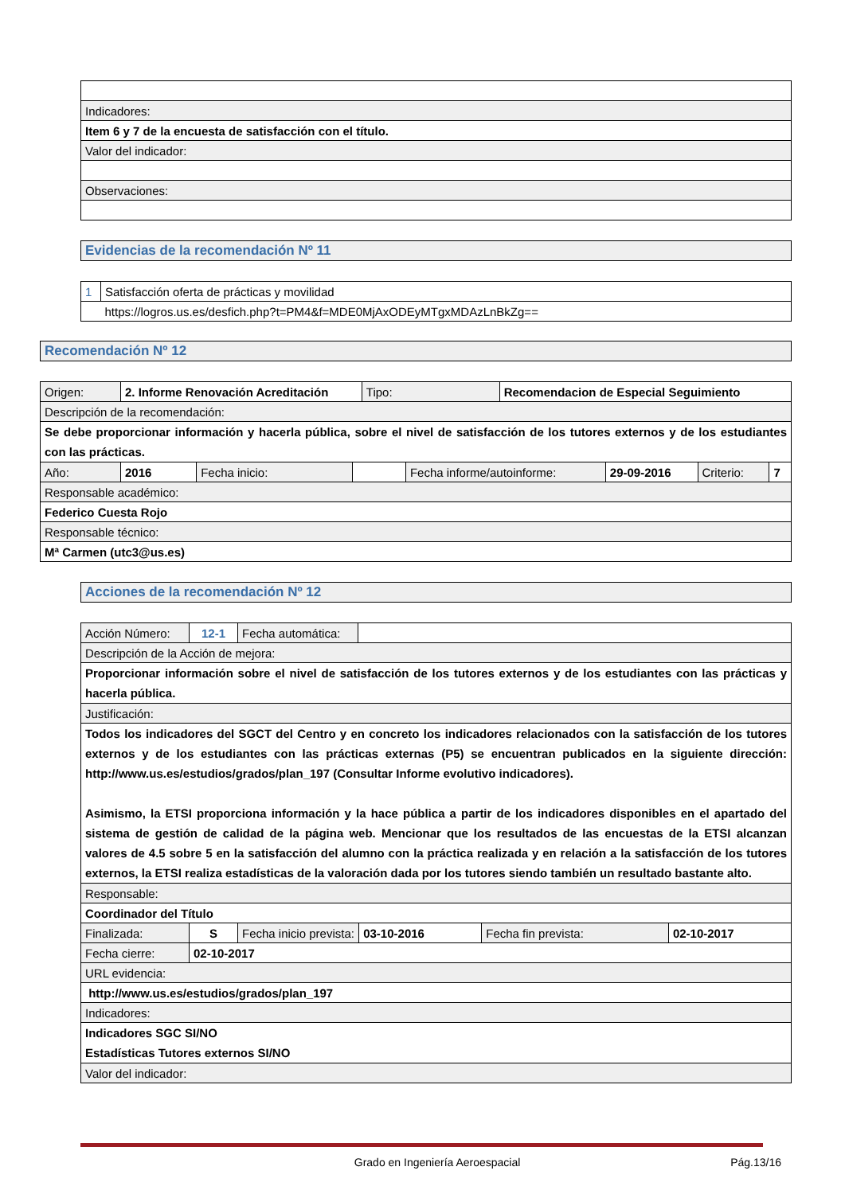| Indicadores: |
| Item 6 y 7 de la encuesta de satisfacción con el título. |
| Valor del indicador: |
| Observaciones: |
Evidencias de la recomendación Nº 11
| 1 | Satisfacción oferta de prácticas y movilidad |
| | https://logros.us.es/desfich.php?t=PM4&f=MDE0MjAxODEyMTgxMDAzLnBkZg== |
Recomendación Nº 12
| Origen: | 2. Informe Renovación Acreditación | | | Tipo: | | Recomendacion de Especial Seguimiento | | | |
| Descripción de la recomendación: | | | | | | | | | |
| Se debe proporcionar información y hacerla pública, sobre el nivel de satisfacción de los tutores externos y de los estudiantes con las prácticas. | | | | | | | | | |
| Año: | 2016 | Fecha inicio: | | | Fecha informe/autoinforme: | | 29-09-2016 | Criterio: | 7 |
| Responsable académico: | | | | | | | | | |
| Federico Cuesta Rojo | | | | | | | | | |
| Responsable técnico: | | | | | | | | | |
| Mª Carmen (utc3@us.es) | | | | | | | | | |
Acciones de la recomendación Nº 12
| Acción Número: | 12-1 | Fecha automática: | | | | |
| Descripción de la Acción de mejora: | | | | | | |
| Proporcionar información sobre el nivel de satisfacción de los tutores externos y de los estudiantes con las prácticas y hacerla pública. | | | | | | |
| Justificación: | | | | | | |
| Todos los indicadores del SGCT del Centro y en concreto los indicadores relacionados con la satisfacción de los tutores externos y de los estudiantes con las prácticas externas (P5) se encuentran publicados en la siguiente dirección: http://www.us.es/estudios/grados/plan_197 (Consultar Informe evolutivo indicadores). Asimismo, la ETSI proporciona información y la hace pública a partir de los indicadores disponibles en el apartado del sistema de gestión de calidad de la página web. Mencionar que los resultados de las encuestas de la ETSI alcanzan valores de 4.5 sobre 5 en la satisfacción del alumno con la práctica realizada y en relación a la satisfacción de los tutores externos, la ETSI realiza estadísticas de la valoración dada por los tutores siendo también un resultado bastante alto. | | | | | | |
| Responsable: | | | | | | |
| Coordinador del Título | | | | | | |
| Finalizada: | S | Fecha inicio prevista: | | 03-10-2016 | Fecha fin prevista: | 02-10-2017 |
| Fecha cierre: | 02-10-2017 | | | | | |
| URL evidencia: | | | | | | |
| http://www.us.es/estudios/grados/plan_197 | | | | | | |
| Indicadores: | | | | | | |
| Indicadores SGC SI/NO Estadísticas Tutores externos SI/NO | | | | | | |
| Valor del indicador: | | | | | | |
Grado en Ingeniería Aeroespacial Pág.13/16